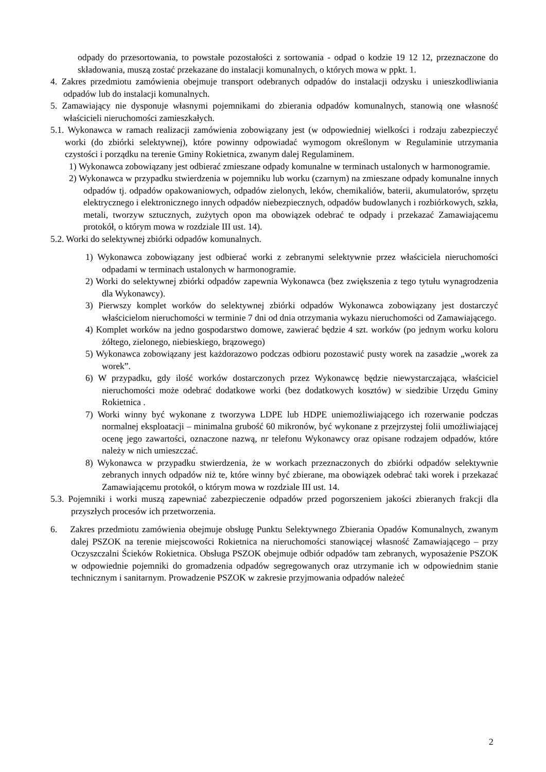odpady do przesortowania, to powstałe pozostałości z sortowania - odpad o kodzie 19 12 12, przeznaczone do składowania, muszą zostać przekazane do instalacji komunalnych, o których mowa w ppkt. 1.
4. Zakres przedmiotu zamówienia obejmuje transport odebranych odpadów do instalacji odzysku i unieszkodliwiania odpadów lub do instalacji komunalnych.
5. Zamawiający nie dysponuje własnymi pojemnikami do zbierania odpadów komunalnych, stanowią one własność właścicieli nieruchomości zamieszkałych.
5.1. Wykonawca w ramach realizacji zamówienia zobowiązany jest (w odpowiedniej wielkości i rodzaju zabezpieczyć worki (do zbiórki selektywnej), które powinny odpowiadać wymogom określonym w Regulaminie utrzymania czystości i porządku na terenie Gminy Rokietnica, zwanym dalej Regulaminem.
1) Wykonawca zobowiązany jest odbierać zmieszane odpady komunalne w terminach ustalonych w harmonogramie.
2) Wykonawca w przypadku stwierdzenia w pojemniku lub worku (czarnym) na zmieszane odpady komunalne innych odpadów tj. odpadów opakowaniowych, odpadów zielonych, leków, chemikaliów, baterii, akumulatorów, sprzętu elektrycznego i elektronicznego innych odpadów niebezpiecznych, odpadów budowlanych i rozbiórkowych, szkła, metali, tworzyw sztucznych, zużytych opon ma obowiązek odebrać te odpady i przekazać Zamawiającemu protokół, o którym mowa w rozdziale III ust. 14).
5.2. Worki do selektywnej zbiórki odpadów komunalnych.
1) Wykonawca zobowiązany jest odbierać worki z zebranymi selektywnie przez właściciela nieruchomości odpadami w terminach ustalonych w harmonogramie.
2) Worki do selektywnej zbiórki odpadów zapewnia Wykonawca (bez zwiększenia z tego tytułu wynagrodzenia dla Wykonawcy).
3) Pierwszy komplet worków do selektywnej zbiórki odpadów Wykonawca zobowiązany jest dostarczyć właścicielom nieruchomości w terminie 7 dni od dnia otrzymania wykazu nieruchomości od Zamawiającego.
4) Komplet worków na jedno gospodarstwo domowe, zawierać będzie 4 szt. worków (po jednym worku koloru żółtego, zielonego, niebieskiego, brązowego)
5) Wykonawca zobowiązany jest każdorazowo podczas odbioru pozostawić pusty worek na zasadzie „worek za worek”.
6) W przypadku, gdy ilość worków dostarczonych przez Wykonawcę będzie niewystarczająca, właściciel nieruchomości może odebrać dodatkowe worki (bez dodatkowych kosztów) w siedzibie Urzędu Gminy Rokietnica .
7) Worki winny być wykonane z tworzywa LDPE lub HDPE uniemożliwiającego ich rozerwanie podczas normalnej eksploatacji – minimalna grubość 60 mikronów, być wykonane z przejrzystej folii umożliwiającej ocenę jego zawartości, oznaczone nazwą, nr telefonu Wykonawcy oraz opisane rodzajem odpadów, które należy w nich umieszczać.
8) Wykonawca w przypadku stwierdzenia, że w workach przeznaczonych do zbiórki odpadów selektywnie zebranych innych odpadów niż te, które winny być zbierane, ma obowiązek odebrać taki worek i przekazać Zamawiającemu protokół, o którym mowa w rozdziale III ust. 14.
5.3. Pojemniki i worki muszą zapewniać zabezpieczenie odpadów przed pogorszeniem jakości zbieranych frakcji dla przyszłych procesów ich przetworzenia.
6. Zakres przedmiotu zamówienia obejmuje obsługę Punktu Selektywnego Zbierania Opadów Komunalnych, zwanym dalej PSZOK na terenie miejscowości Rokietnica na nieruchomości stanowiącej własność Zamawiającego – przy Oczyszczalni Ścieków Rokietnica. Obsługa PSZOK obejmuje odbiór odpadów tam zebranych, wyposażenie PSZOK w odpowiednie pojemniki do gromadzenia odpadów segregowanych oraz utrzymanie ich w odpowiednim stanie technicznym i sanitarnym. Prowadzenie PSZOK w zakresie przyjmowania odpadów należeć
2